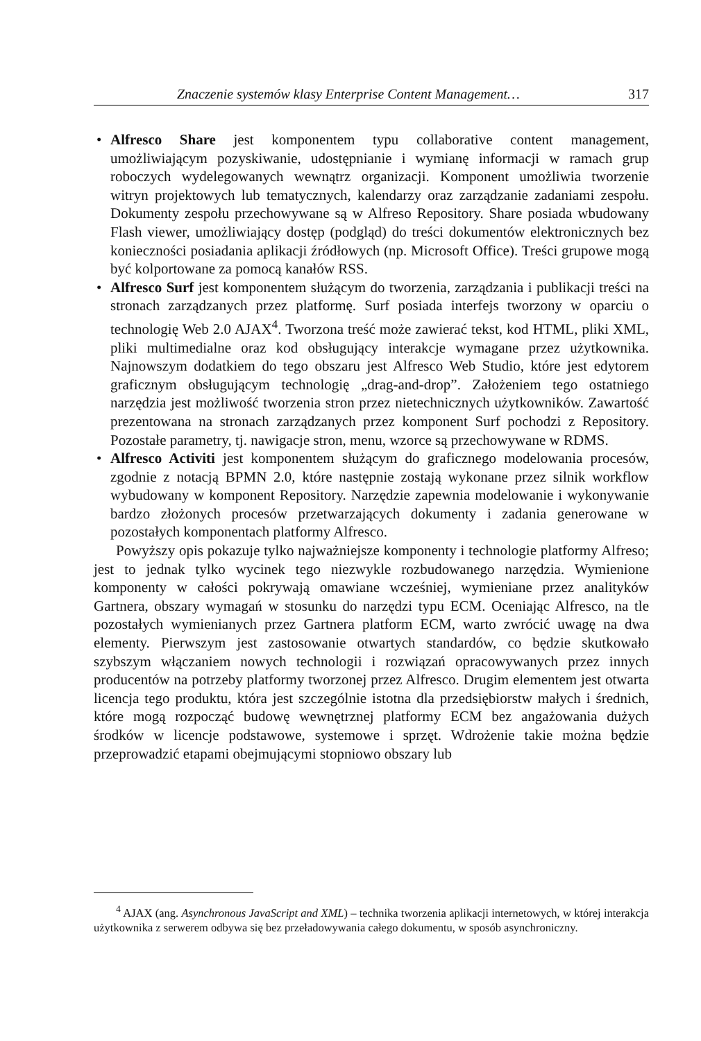Znaczenie systemów klasy Enterprise Content Management… 317
• Alfresco Share jest komponentem typu collaborative content management, umożliwiającym pozyskiwanie, udostępnianie i wymianę informacji w ramach grup roboczych wydelegowanych wewnątrz organizacji. Komponent umożliwia tworzenie witryn projektowych lub tematycznych, kalendarzy oraz zarządzanie zadaniami zespołu. Dokumenty zespołu przechowywane są w Alfreso Repository. Share posiada wbudowany Flash viewer, umożliwiający dostęp (podgląd) do treści dokumentów elektronicznych bez konieczności posiadania aplikacji źródłowych (np. Microsoft Office). Treści grupowe mogą być kolportowane za pomocą kanałów RSS.
• Alfresco Surf jest komponentem służącym do tworzenia, zarządzania i publikacji treści na stronach zarządzanych przez platformę. Surf posiada interfejs tworzony w oparciu o technologię Web 2.0 AJAX<sup>4</sup>. Tworzona treść może zawierać tekst, kod HTML, pliki XML, pliki multimedialne oraz kod obsługujący interakcje wymagane przez użytkownika. Najnowszym dodatkiem do tego obszaru jest Alfresco Web Studio, które jest edytorem graficznym obsługującym technologię „drag-and-drop”. Założeniem tego ostatniego narzędzia jest możliwość tworzenia stron przez nietechnicznych użytkowników. Zawartość prezentowana na stronach zarządzanych przez komponent Surf pochodzi z Repository. Pozostałe parametry, tj. nawigacje stron, menu, wzorce są przechowywane w RDMS.
• Alfresco Activiti jest komponentem służącym do graficznego modelowania procesów, zgodnie z notacją BPMN 2.0, które następnie zostają wykonane przez silnik workflow wybudowany w komponent Repository. Narzędzie zapewnia modelowanie i wykonywanie bardzo złożonych procesów przetwarzających dokumenty i zadania generowane w pozostałych komponentach platformy Alfresco.
Powyższy opis pokazuje tylko najważniejsze komponenty i technologie platformy Alfreso; jest to jednak tylko wycinek tego niezwykle rozbudowanego narzędzia. Wymienione komponenty w całości pokrywają omawiane wcześniej, wymieniane przez analityków Gartnera, obszary wymagań w stosunku do narzędzi typu ECM. Oceniając Alfresco, na tle pozostałych wymienianych przez Gartnera platform ECM, warto zwrócić uwagę na dwa elementy. Pierwszym jest zastosowanie otwartych standardów, co będzie skutkowało szybszym włączaniem nowych technologii i rozwiązań opracowywanych przez innych producentów na potrzeby platformy tworzonej przez Alfresco. Drugim elementem jest otwarta licencja tego produktu, która jest szczególnie istotna dla przedsiębiorstw małych i średnich, które mogą rozpocząć budowę wewnętrznej platformy ECM bez angażowania dużych środków w licencje podstawowe, systemowe i sprzęt. Wdrożenie takie można będzie przeprowadzić etapami obejmującymi stopniowo obszary lub
<sup>4</sup> AJAX (ang. Asynchronous JavaScript and XML) – technika tworzenia aplikacji internetowych, w której interakcja użytkownika z serwerem odbywa się bez przeładowywania całego dokumentu, w sposób asynchroniczny.